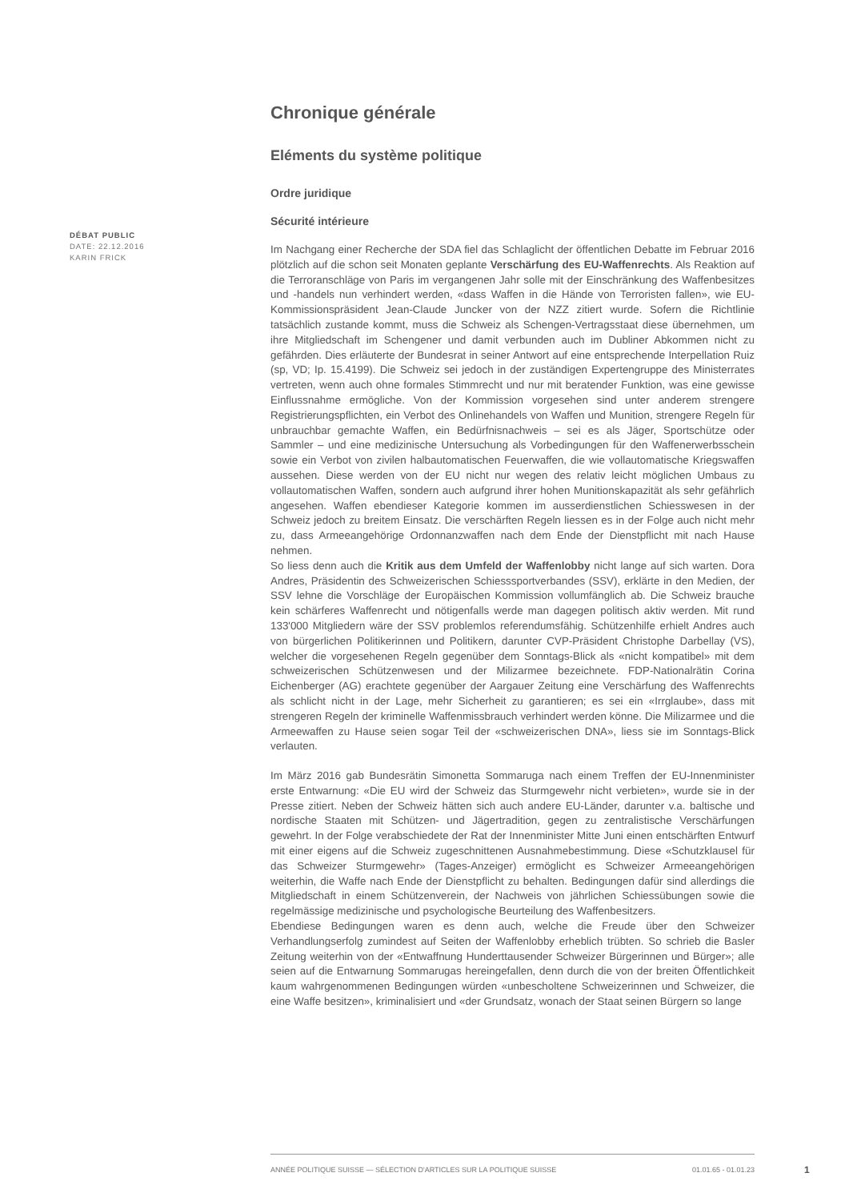DÉBAT PUBLIC
DATE: 22.12.2016
KARIN FRICK
Chronique générale
Eléments du système politique
Ordre juridique
Sécurité intérieure
Im Nachgang einer Recherche der SDA fiel das Schlaglicht der öffentlichen Debatte im Februar 2016 plötzlich auf die schon seit Monaten geplante Verschärfung des EU-Waffenrechts. Als Reaktion auf die Terroranschläge von Paris im vergangenen Jahr solle mit der Einschränkung des Waffenbesitzes und -handels nun verhindert werden, «dass Waffen in die Hände von Terroristen fallen», wie EU-Kommissionspräsident Jean-Claude Juncker von der NZZ zitiert wurde. Sofern die Richtlinie tatsächlich zustande kommt, muss die Schweiz als Schengen-Vertragsstaat diese übernehmen, um ihre Mitgliedschaft im Schengener und damit verbunden auch im Dubliner Abkommen nicht zu gefährden. Dies erläuterte der Bundesrat in seiner Antwort auf eine entsprechende Interpellation Ruiz (sp, VD; Ip. 15.4199). Die Schweiz sei jedoch in der zuständigen Expertengruppe des Ministerrates vertreten, wenn auch ohne formales Stimmrecht und nur mit beratender Funktion, was eine gewisse Einflussnahme ermögliche. Von der Kommission vorgesehen sind unter anderem strengere Registrierungspflichten, ein Verbot des Onlinehandels von Waffen und Munition, strengere Regeln für unbrauchbar gemachte Waffen, ein Bedürfnisnachweis – sei es als Jäger, Sportschütze oder Sammler – und eine medizinische Untersuchung als Vorbedingungen für den Waffenerwerbsschein sowie ein Verbot von zivilen halbautomatischen Feuerwaffen, die wie vollautomatische Kriegswaffen aussehen. Diese werden von der EU nicht nur wegen des relativ leicht möglichen Umbaus zu vollautomatischen Waffen, sondern auch aufgrund ihrer hohen Munitionskapazität als sehr gefährlich angesehen. Waffen ebendieser Kategorie kommen im ausserdienstlichen Schiesswesen in der Schweiz jedoch zu breitem Einsatz. Die verschärften Regeln liessen es in der Folge auch nicht mehr zu, dass Armeeangehörige Ordonnanzwaffen nach dem Ende der Dienstpflicht mit nach Hause nehmen.
So liess denn auch die Kritik aus dem Umfeld der Waffenlobby nicht lange auf sich warten. Dora Andres, Präsidentin des Schweizerischen Schiesssportverbandes (SSV), erklärte in den Medien, der SSV lehne die Vorschläge der Europäischen Kommission vollumfänglich ab. Die Schweiz brauche kein schärferes Waffenrecht und nötigenfalls werde man dagegen politisch aktiv werden. Mit rund 133'000 Mitgliedern wäre der SSV problemlos referendumsfähig. Schützenhilfe erhielt Andres auch von bürgerlichen Politikerinnen und Politikern, darunter CVP-Präsident Christophe Darbellay (VS), welcher die vorgesehenen Regeln gegenüber dem Sonntags-Blick als «nicht kompatibel» mit dem schweizerischen Schützenwesen und der Milizarmee bezeichnete. FDP-Nationalrätin Corina Eichenberger (AG) erachtete gegenüber der Aargauer Zeitung eine Verschärfung des Waffenrechts als schlicht nicht in der Lage, mehr Sicherheit zu garantieren; es sei ein «Irrglaube», dass mit strengeren Regeln der kriminelle Waffenmissbrauch verhindert werden könne. Die Milizarmee und die Armeewaffen zu Hause seien sogar Teil der «schweizerischen DNA», liess sie im Sonntags-Blick verlauten.
Im März 2016 gab Bundesrätin Simonetta Sommaruga nach einem Treffen der EU-Innenminister erste Entwarnung: «Die EU wird der Schweiz das Sturmgewehr nicht verbieten», wurde sie in der Presse zitiert. Neben der Schweiz hätten sich auch andere EU-Länder, darunter v.a. baltische und nordische Staaten mit Schützen- und Jägertradition, gegen zu zentralistische Verschärfungen gewehrt. In der Folge verabschiedete der Rat der Innenminister Mitte Juni einen entschärften Entwurf mit einer eigens auf die Schweiz zugeschnittenen Ausnahmebestimmung. Diese «Schutzklausel für das Schweizer Sturmgewehr» (Tages-Anzeiger) ermöglicht es Schweizer Armeeangehörigen weiterhin, die Waffe nach Ende der Dienstpflicht zu behalten. Bedingungen dafür sind allerdings die Mitgliedschaft in einem Schützenverein, der Nachweis von jährlichen Schiessübungen sowie die regelmässige medizinische und psychologische Beurteilung des Waffenbesitzers.
Ebendiese Bedingungen waren es denn auch, welche die Freude über den Schweizer Verhandlungserfolg zumindest auf Seiten der Waffenlobby erheblich trübten. So schrieb die Basler Zeitung weiterhin von der «Entwaffnung Hunderttausender Schweizer Bürgerinnen und Bürger»; alle seien auf die Entwarnung Sommarugas hereingefallen, denn durch die von der breiten Öffentlichkeit kaum wahrgenommenen Bedingungen würden «unbescholtene Schweizerinnen und Schweizer, die eine Waffe besitzen», kriminalisiert und «der Grundsatz, wonach der Staat seinen Bürgern so lange
ANNÉE POLITIQUE SUISSE — SÉLECTION D'ARTICLES SUR LA POLITIQUE SUISSE 01.01.65 - 01.01.23
1